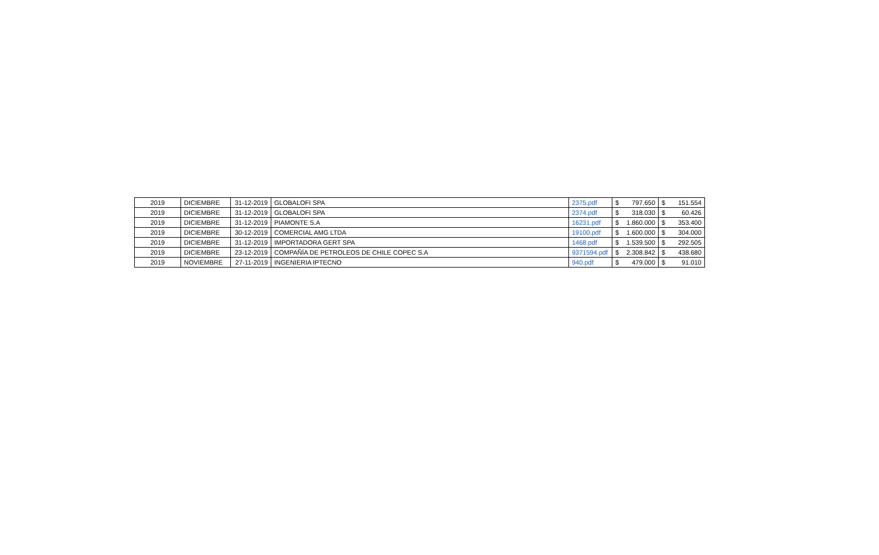| 2019 | DICIEMBRE | 31-12-2019 | GLOBALOFI SPA | 2375.pdf | $ 797.650 | $ 151.554 |
| 2019 | DICIEMBRE | 31-12-2019 | GLOBALOFI SPA | 2374.pdf | $ 318.030 | $ 60.426 |
| 2019 | DICIEMBRE | 31-12-2019 | PIAMONTE S.A | 16231.pdf | $ 1.860.000 | $ 353.400 |
| 2019 | DICIEMBRE | 30-12-2019 | COMERCIAL AMG LTDA | 19100.pdf | $ 1.600.000 | $ 304.000 |
| 2019 | DICIEMBRE | 31-12-2019 | IMPORTADORA GERT SPA | 1468.pdf | $ 1.539.500 | $ 292.505 |
| 2019 | DICIEMBRE | 23-12-2019 | COMPAÑÍA DE PETROLEOS DE CHILE COPEC S.A | 9371594.pdf | $ 2.308.842 | $ 438.680 |
| 2019 | NOVIEMBRE | 27-11-2019 | INGENIERIA IPTECNO | 940.pdf | $ 479.000 | $ 91.010 |